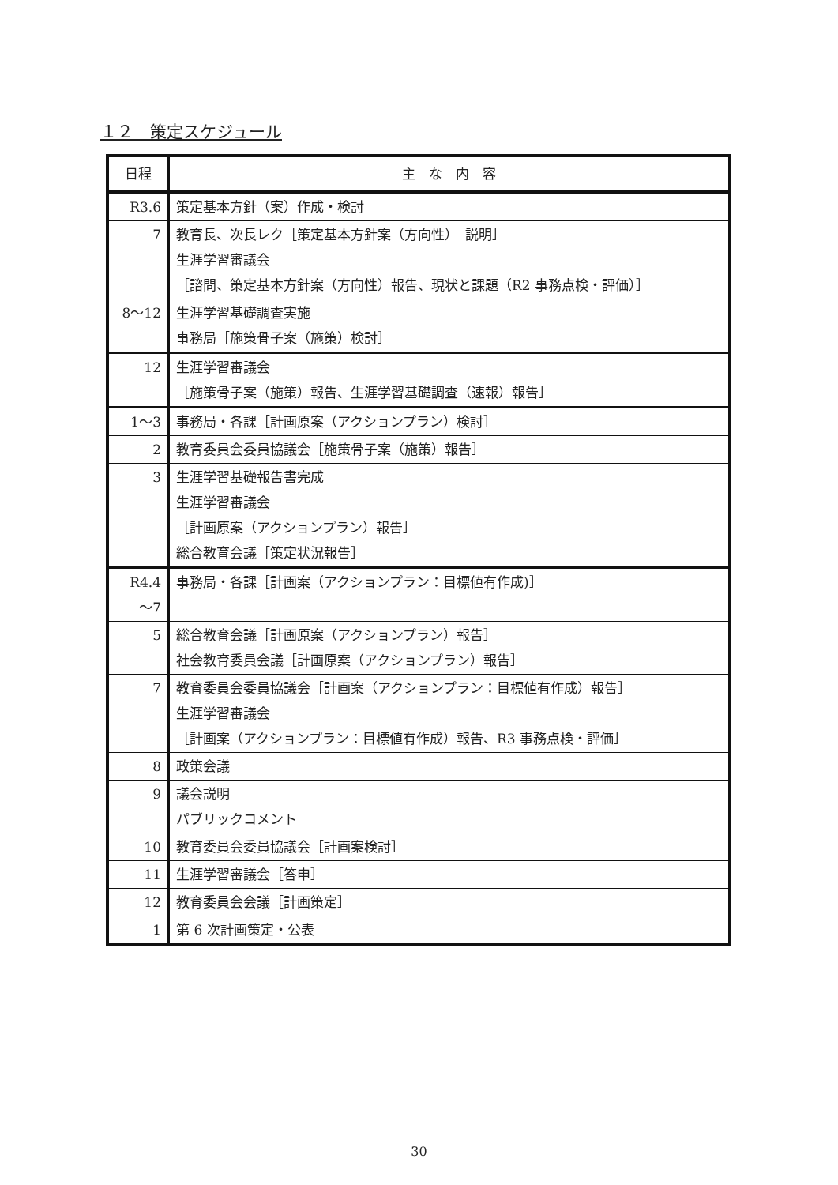１２　策定スケジュール
| 日程 | 主 な 内 容 |
| --- | --- |
| R3.6 | 策定基本方針（案）作成・検討 |
| 7 | 教育長、次長レク［策定基本方針案（方向性） 説明］ 生涯学習審議会 ［諮問、策定基本方針案（方向性）報告、現状と課題（R2 事務点検・評価）］ |
| 8～12 | 生涯学習基礎調査実施 事務局［施策骨子案（施策）検討］ |
| 12 | 生涯学習審議会 ［施策骨子案（施策）報告、生涯学習基礎調査（速報）報告］ |
| 1～3 | 事務局・各課［計画原案（アクションプラン）検討］ |
| 2 | 教育委員会委員協議会［施策骨子案（施策）報告］ |
| 3 | 生涯学習基礎報告書完成 生涯学習審議会 ［計画原案（アクションプラン）報告］ 総合教育会議［策定状況報告］ |
| R4.4 ～7 | 事務局・各課［計画案（アクションプラン：目標値有作成)］ |
| 5 | 総合教育会議［計画原案（アクションプラン）報告］ 社会教育委員会議［計画原案（アクションプラン）報告］ |
| 7 | 教育委員会委員協議会［計画案（アクションプラン：目標値有作成）報告］ 生涯学習審議会 ［計画案（アクションプラン：目標値有作成）報告、R3 事務点検・評価］ |
| 8 | 政策会議 |
| 9 | 議会説明 パブリックコメント |
| 10 | 教育委員会委員協議会［計画案検討］ |
| 11 | 生涯学習審議会［答申］ |
| 12 | 教育委員会会議［計画策定］ |
| 1 | 第 6 次計画策定・公表 |
30